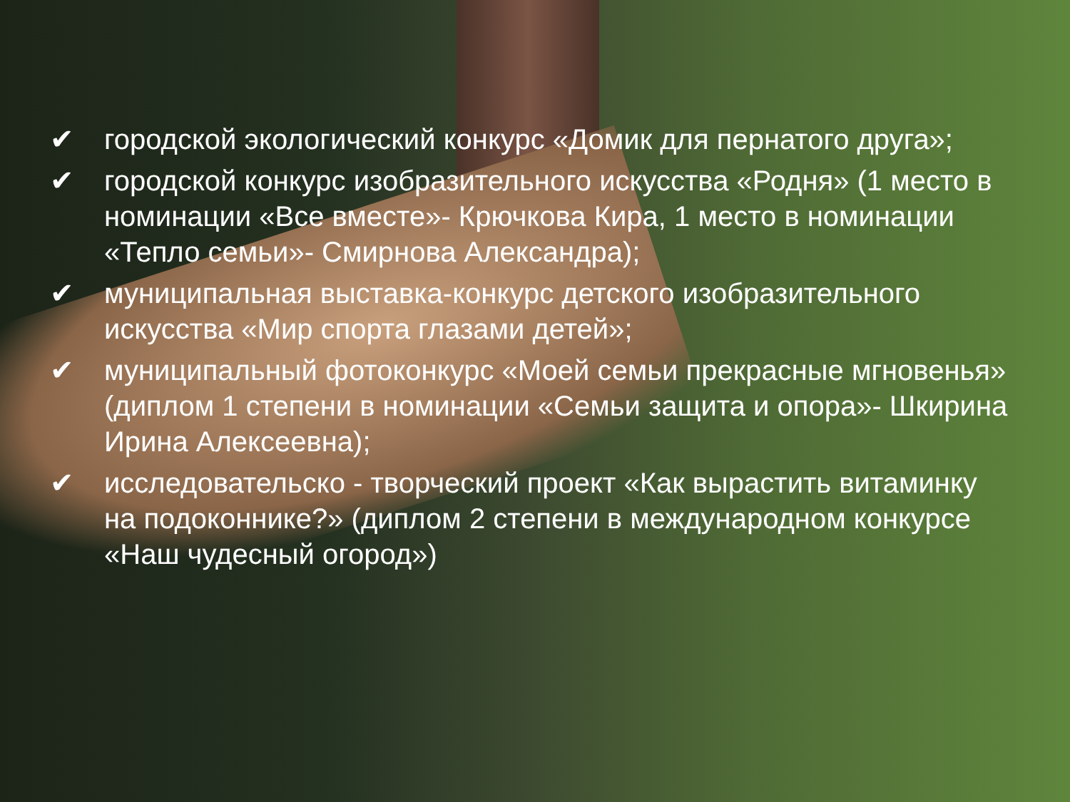✔ городской экологический конкурс «Домик для пернатого друга»;
✔ городской конкурс изобразительного искусства «Родня» (1 место в номинации «Все вместе»- Крючкова Кира, 1 место в номинации «Тепло семьи»- Смирнова Александра);
✔ муниципальная выставка-конкурс детского изобразительного искусства «Мир спорта глазами детей»;
✔ муниципальный фотоконкурс «Моей семьи прекрасные мгновенья» (диплом 1 степени в номинации «Семьи защита и опора»- Шкирина Ирина Алексеевна);
✔ исследовательско - творческий проект «Как вырастить витаминку на подоконнике?» (диплом 2 степени в международном конкурсе «Наш чудесный огород»)